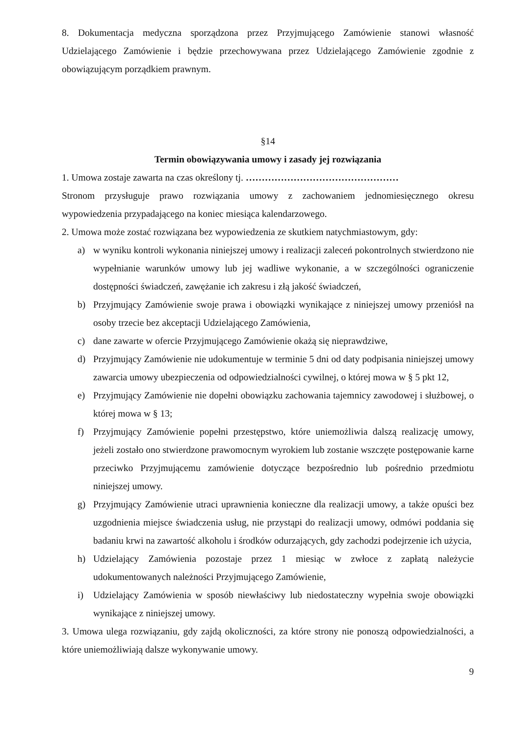8. Dokumentacja medyczna sporządzona przez Przyjmującego Zamówienie stanowi własność Udzielającego Zamówienie i będzie przechowywana przez Udzielającego Zamówienie zgodnie z obowiązującym porządkiem prawnym.
§14
Termin obowiązywania umowy i zasady jej rozwiązania
1. Umowa zostaje zawarta na czas określony tj. …………………………………………
Stronom przysługuje prawo rozwiązania umowy z zachowaniem jednomiesięcznego okresu wypowiedzenia przypadającego na koniec miesiąca kalendarzowego.
2. Umowa może zostać rozwiązana bez wypowiedzenia ze skutkiem natychmiastowym, gdy:
a) w wyniku kontroli wykonania niniejszej umowy i realizacji zaleceń pokontrolnych stwierdzono nie wypełnianie warunków umowy lub jej wadliwe wykonanie, a w szczególności ograniczenie dostępności świadczeń, zawężanie ich zakresu i złą jakość świadczeń,
b) Przyjmujący Zamówienie swoje prawa i obowiązki wynikające z niniejszej umowy przeniósł na osoby trzecie bez akceptacji Udzielającego Zamówienia,
c) dane zawarte w ofercie Przyjmującego Zamówienie okażą się nieprawdziwe,
d) Przyjmujący Zamówienie nie udokumentuje w terminie 5 dni od daty podpisania niniejszej umowy zawarcia umowy ubezpieczenia od odpowiedzialności cywilnej, o której mowa w § 5 pkt 12,
e) Przyjmujący Zamówienie nie dopełni obowiązku zachowania tajemnicy zawodowej i służbowej, o której mowa w § 13;
f) Przyjmujący Zamówienie popełni przestępstwo, które uniemożliwia dalszą realizację umowy, jeżeli zostało ono stwierdzone prawomocnym wyrokiem lub zostanie wszczęte postępowanie karne przeciwko Przyjmującemu zamówienie dotyczące bezpośrednio lub pośrednio przedmiotu niniejszej umowy.
g) Przyjmujący Zamówienie utraci uprawnienia konieczne dla realizacji umowy, a także opuści bez uzgodnienia miejsce świadczenia usług, nie przystąpi do realizacji umowy, odmówi poddania się badaniu krwi na zawartość alkoholu i środków odurzających, gdy zachodzi podejrzenie ich użycia,
h) Udzielający Zamówienia pozostaje przez 1 miesiąc w zwłoce z zapłatą należycie udokumentowanych należności Przyjmującego Zamówienie,
i) Udzielający Zamówienia w sposób niewłaściwy lub niedostateczny wypełnia swoje obowiązki wynikające z niniejszej umowy.
3. Umowa ulega rozwiązaniu, gdy zajdą okoliczności, za które strony nie ponoszą odpowiedzialności, a które uniemożliwiają dalsze wykonywanie umowy.
9